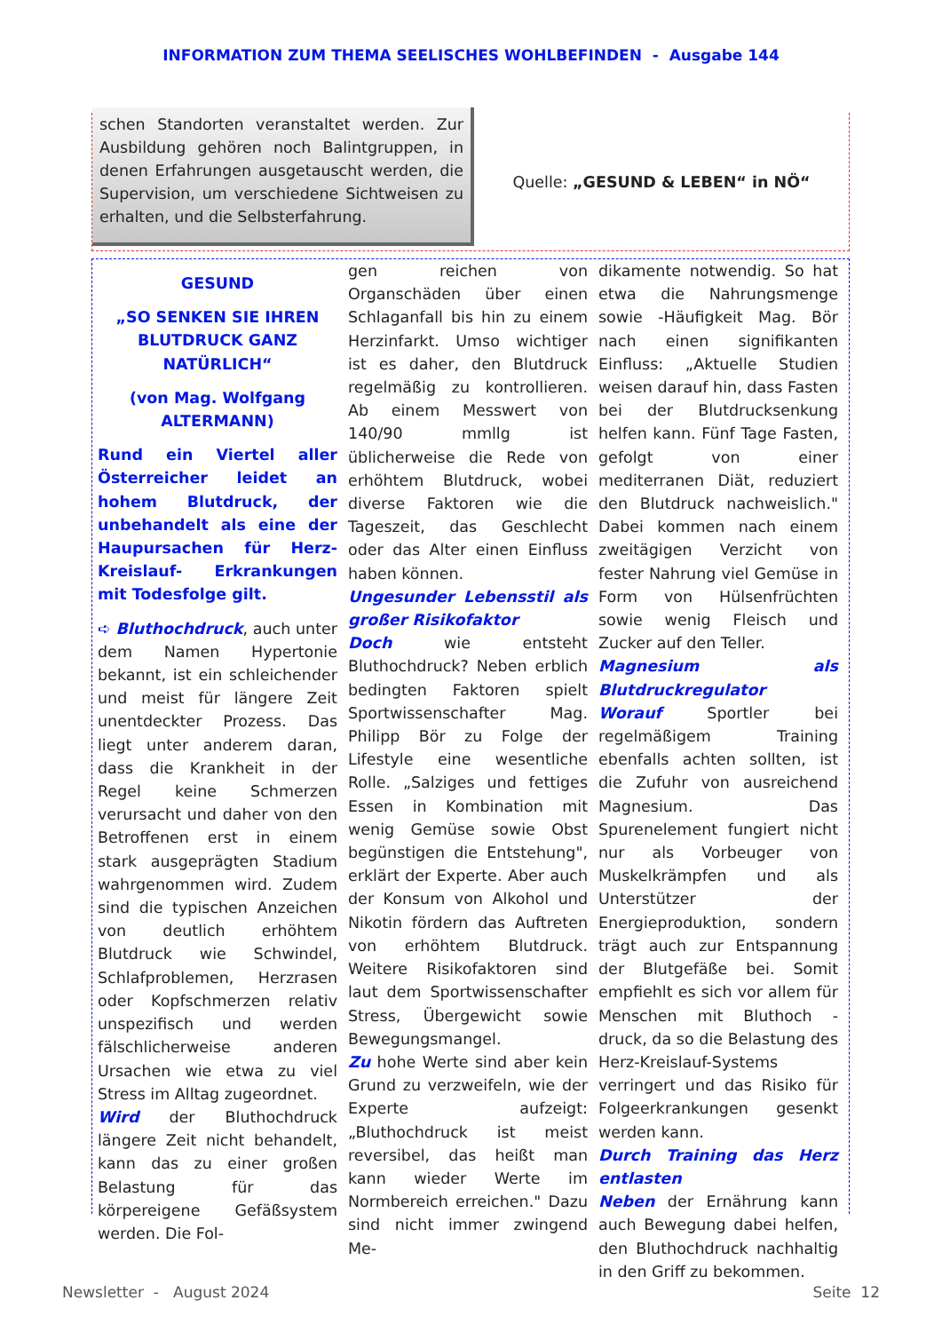INFORMATION ZUM THEMA SEELISCHES WOHLBEFINDEN - Ausgabe 144
schen Standorten veranstaltet werden. Zur Ausbildung gehören noch Balintgruppen, in denen Erfahrungen ausgetauscht werden, die Supervision, um verschiedene Sichtweisen zu erhalten, und die Selbsterfahrung.
Quelle: „GESUND & LEBEN“ in NÖ“
GESUND
„SO SENKEN SIE IHREN BLUTDRUCK GANZ NATÜRLICH“
(von Mag. Wolfgang ALTERMANN)
Rund ein Viertel aller Österreicher leidet an hohem Blutdruck, der unbehandelt als eine der Haupursachen für Herz-Kreislauf- Erkrankungen mit Todesfolge gilt.
➪ Bluthochdruck, auch unter dem Namen Hypertonie bekannt, ist ein schleichender und meist für längere Zeit unentdeckter Prozess. Das liegt unter anderem daran, dass die Krankheit in der Regel keine Schmerzen verursacht und daher von den Betroffenen erst in einem stark ausgeprägten Stadium wahrgenommen wird. Zudem sind die typischen Anzeichen von deutlich erhöhtem Blutdruck wie Schwindel, Schlafproblemen, Herzrasen oder Kopfschmerzen relativ unspezifisch und werden fälschlicherweise anderen Ursachen wie etwa zu viel Stress im Alltag zugeordnet.
Wird der Bluthochdruck längere Zeit nicht behandelt, kann das zu einer großen Belastung für das körpereigene Gefäßsystem werden. Die Fol-
gen reichen von Organschäden über einen Schlaganfall bis hin zu einem Herzinfarkt. Umso wichtiger ist es daher, den Blutdruck regelmäßig zu kontrollieren. Ab einem Messwert von 140/90 mmllg ist üblicherweise die Rede von erhöhtem Blutdruck, wobei diverse Faktoren wie die Tageszeit, das Geschlecht oder das Alter einen Einfluss haben können.
Ungesunder Lebensstil als großer Risikofaktor
Doch wie entsteht Bluthochdruck? Neben erblich bedingten Faktoren spielt Sportwissenschafter Mag. Philipp Bör zu Folge der Lifestyle eine wesentliche Rolle. „Salziges und fettiges Essen in Kombination mit wenig Gemüse sowie Obst begünstigen die Entstehung", erklärt der Experte. Aber auch der Konsum von Alkohol und Nikotin fördern das Auftreten von erhöhtem Blutdruck. Weitere Risikofaktoren sind laut dem Sportwissenschafter Stress, Übergewicht sowie Bewegungsmangel.
Zu hohe Werte sind aber kein Grund zu verzweifeln, wie der Experte aufzeigt: „Bluthochdruck ist meist reversibel, das heißt man kann wieder Werte im Normbereich erreichen." Dazu sind nicht immer zwingend Me-
dikamente notwendig. So hat etwa die Nahrungsmenge sowie -Häufigkeit Mag. Bör nach einen signifikanten Einfluss: „Aktuelle Studien weisen darauf hin, dass Fasten bei der Blutdrucksenkung helfen kann. Fünf Tage Fasten, gefolgt von einer mediterranen Diät, reduziert den Blutdruck nachweislich." Dabei kommen nach einem zweitägigen Verzicht von fester Nahrung viel Gemüse in Form von Hülsenfrüchten sowie wenig Fleisch und Zucker auf den Teller.
Magnesium als Blutdruckregulator
Worauf Sportler bei regelmäßigem Training ebenfalls achten sollten, ist die Zufuhr von ausreichend Magnesium. Das Spurenelement fungiert nicht nur als Vorbeuger von Muskelkrämpfen und als Unterstützer der Energieproduktion, sondern trägt auch zur Entspannung der Blutgefäße bei. Somit empfiehlt es sich vor allem für Menschen mit Bluthoch -druck, da so die Belastung des Herz-Kreislauf-Systems verringert und das Risiko für Folgeerkrankungen gesenkt werden kann.
Durch Training das Herz entlasten
Neben der Ernährung kann auch Bewegung dabei helfen, den Bluthochdruck nachhaltig in den Griff zu bekommen.
Newsletter - August 2024 Seite 12